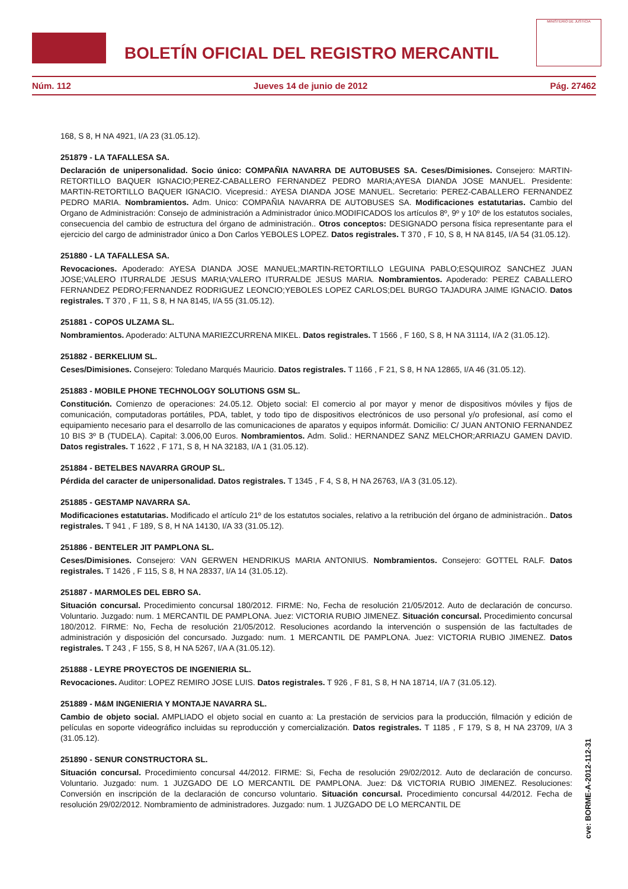BOLETÍN OFICIAL DEL REGISTRO MERCANTIL
MINISTERIO DE JUSTICIA
Núm. 112 Jueves 14 de junio de 2012 Pág. 27462
168, S 8, H NA 4921, I/A 23 (31.05.12).
251879 - LA TAFALLESA SA.
Declaración de unipersonalidad. Socio único: COMPAÑIA NAVARRA DE AUTOBUSES SA. Ceses/Dimisiones. Consejero: MARTIN-RETORTILLO BAQUER IGNACIO;PEREZ-CABALLERO FERNANDEZ PEDRO MARIA;AYESA DIANDA JOSE MANUEL. Presidente: MARTIN-RETORTILLO BAQUER IGNACIO. Vicepresid.: AYESA DIANDA JOSE MANUEL. Secretario: PEREZ-CABALLERO FERNANDEZ PEDRO MARIA. Nombramientos. Adm. Unico: COMPAÑIA NAVARRA DE AUTOBUSES SA. Modificaciones estatutarias. Cambio del Organo de Administración: Consejo de administración a Administrador único.MODIFICADOS los artículos 8º, 9º y 10º de los estatutos sociales, consecuencia del cambio de estructura del órgano de administración.. Otros conceptos: DESIGNADO persona física representante para el ejercicio del cargo de administrador único a Don Carlos YEBOLES LOPEZ. Datos registrales. T 370 , F 10, S 8, H NA 8145, I/A 54 (31.05.12).
251880 - LA TAFALLESA SA.
Revocaciones. Apoderado: AYESA DIANDA JOSE MANUEL;MARTIN-RETORTILLO LEGUINA PABLO;ESQUIROZ SANCHEZ JUAN JOSE;VALERO ITURRALDE JESUS MARIA;VALERO ITURRALDE JESUS MARIA. Nombramientos. Apoderado: PEREZ CABALLERO FERNANDEZ PEDRO;FERNANDEZ RODRIGUEZ LEONCIO;YEBOLES LOPEZ CARLOS;DEL BURGO TAJADURA JAIME IGNACIO. Datos registrales. T 370 , F 11, S 8, H NA 8145, I/A 55 (31.05.12).
251881 - COPOS ULZAMA SL.
Nombramientos. Apoderado: ALTUNA MARIEZCURRENA MIKEL. Datos registrales. T 1566 , F 160, S 8, H NA 31114, I/A 2 (31.05.12).
251882 - BERKELIUM SL.
Ceses/Dimisiones. Consejero: Toledano Marqués Mauricio. Datos registrales. T 1166 , F 21, S 8, H NA 12865, I/A 46 (31.05.12).
251883 - MOBILE PHONE TECHNOLOGY SOLUTIONS GSM SL.
Constitución. Comienzo de operaciones: 24.05.12. Objeto social: El comercio al por mayor y menor de dispositivos móviles y fijos de comunicación, computadoras portátiles, PDA, tablet, y todo tipo de dispositivos electrónicos de uso personal y/o profesional, así como el equipamiento necesario para el desarrollo de las comunicaciones de aparatos y equipos informát. Domicilio: C/ JUAN ANTONIO FERNANDEZ 10 BIS 3º B (TUDELA). Capital: 3.006,00 Euros. Nombramientos. Adm. Solid.: HERNANDEZ SANZ MELCHOR;ARRIAZU GAMEN DAVID. Datos registrales. T 1622 , F 171, S 8, H NA 32183, I/A 1 (31.05.12).
251884 - BETELBES NAVARRA GROUP SL.
Pérdida del caracter de unipersonalidad. Datos registrales. T 1345 , F 4, S 8, H NA 26763, I/A 3 (31.05.12).
251885 - GESTAMP NAVARRA SA.
Modificaciones estatutarias. Modificado el artículo 21º de los estatutos sociales, relativo a la retribución del órgano de administración.. Datos registrales. T 941 , F 189, S 8, H NA 14130, I/A 33 (31.05.12).
251886 - BENTELER JIT PAMPLONA SL.
Ceses/Dimisiones. Consejero: VAN GERWEN HENDRIKUS MARIA ANTONIUS. Nombramientos. Consejero: GOTTEL RALF. Datos registrales. T 1426 , F 115, S 8, H NA 28337, I/A 14 (31.05.12).
251887 - MARMOLES DEL EBRO SA.
Situación concursal. Procedimiento concursal 180/2012. FIRME: No, Fecha de resolución 21/05/2012. Auto de declaración de concurso. Voluntario. Juzgado: num. 1 MERCANTIL DE PAMPLONA. Juez: VICTORIA RUBIO JIMENEZ. Situación concursal. Procedimiento concursal 180/2012. FIRME: No, Fecha de resolución 21/05/2012. Resoluciones acordando la intervención o suspensión de las factultades de administración y disposición del concursado. Juzgado: num. 1 MERCANTIL DE PAMPLONA. Juez: VICTORIA RUBIO JIMENEZ. Datos registrales. T 243 , F 155, S 8, H NA 5267, I/A A (31.05.12).
251888 - LEYRE PROYECTOS DE INGENIERIA SL.
Revocaciones. Auditor: LOPEZ REMIRO JOSE LUIS. Datos registrales. T 926 , F 81, S 8, H NA 18714, I/A 7 (31.05.12).
251889 - M&M INGENIERIA Y MONTAJE NAVARRA SL.
Cambio de objeto social. AMPLIADO el objeto social en cuanto a: La prestación de servicios para la producción, filmación y edición de películas en soporte videográfico incluidas su reproducción y comercialización. Datos registrales. T 1185 , F 179, S 8, H NA 23709, I/A 3 (31.05.12).
251890 - SENUR CONSTRUCTORA SL.
Situación concursal. Procedimiento concursal 44/2012. FIRME: Si, Fecha de resolución 29/02/2012. Auto de declaración de concurso. Voluntario. Juzgado: num. 1 JUZGADO DE LO MERCANTIL DE PAMPLONA. Juez: D& VICTORIA RUBIO JIMENEZ. Resoluciones: Conversión en inscripción de la declaración de concurso voluntario. Situación concursal. Procedimiento concursal 44/2012. Fecha de resolución 29/02/2012. Nombramiento de administradores. Juzgado: num. 1 JUZGADO DE LO MERCANTIL DE
cve: BORME-A-2012-112-31